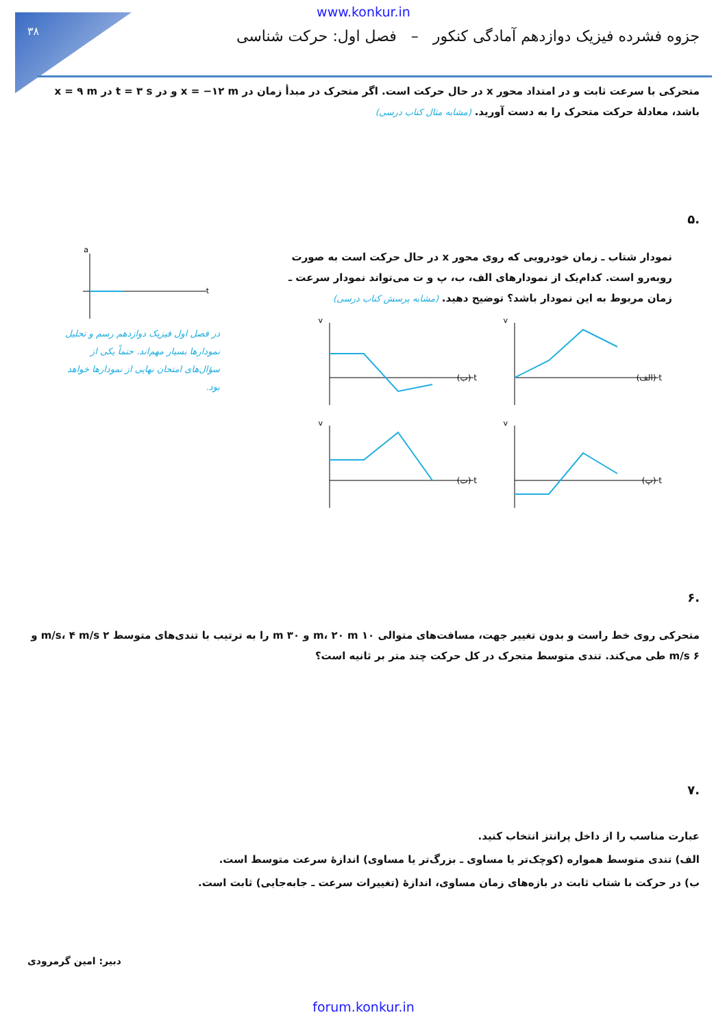۳۸
www.konkur.in
جزوه فشرده فیزیک دوازدهم آمادگی کنکور – فصل اول: حرکت شناسی
متحرکی با سرعت ثابت و در امتداد محور x در حال حرکت است. اگر متحرک در مبدأ زمان در x = −۱۲ m و در t = ۳ s در x = ۹ m باشد، معادلهٔ حرکت متحرک را به دست آورید. (مشابه مثال کتاب درسی)
.۵
نمودار شتاب ـ زمان خودرویی که روی محور x در حال حرکت است به صورت روبه‌رو است. کدام‌یک از نمودارهای الف، ب، پ و ت می‌تواند نمودار سرعت ـ زمان مربوط به این نمودار باشد؟ توضیح دهید. (مشابه پرسش کتاب درسی)
t (الف)
v
t (ب)
v
t (پ)
v
t (ت)
v
a
t
در فصل اول فیزیک دوازدهم رسم و تحلیل نمودارها بسیار مهم‌اند. حتماً یکی از سؤال‌های امتحان نهایی از نمودارها خواهد بود.
.۶
متحرکی روی خط راست و بدون تغییر جهت، مسافت‌های متوالی ۱۰ m، ۲۰ m و ۳۰ m را به ترتیب با تندی‌های متوسط ۲ m/s، ۴ m/s و ۶ m/s طی می‌کند. تندی متوسط متحرک در کل حرکت چند متر بر ثانیه است؟
.۷
عبارت مناسب را از داخل پرانتز انتخاب کنید.
الف) تندی متوسط همواره (کوچک‌تر یا مساوی ـ بزرگ‌تر یا مساوی) اندازهٔ سرعت متوسط است.
ب) در حرکت با شتاب ثابت در بازه‌های زمان مساوی، اندازهٔ (تغییرات سرعت ـ جابه‌جایی) ثابت است.
دبیر: امین گرمرودی
forum.konkur.in